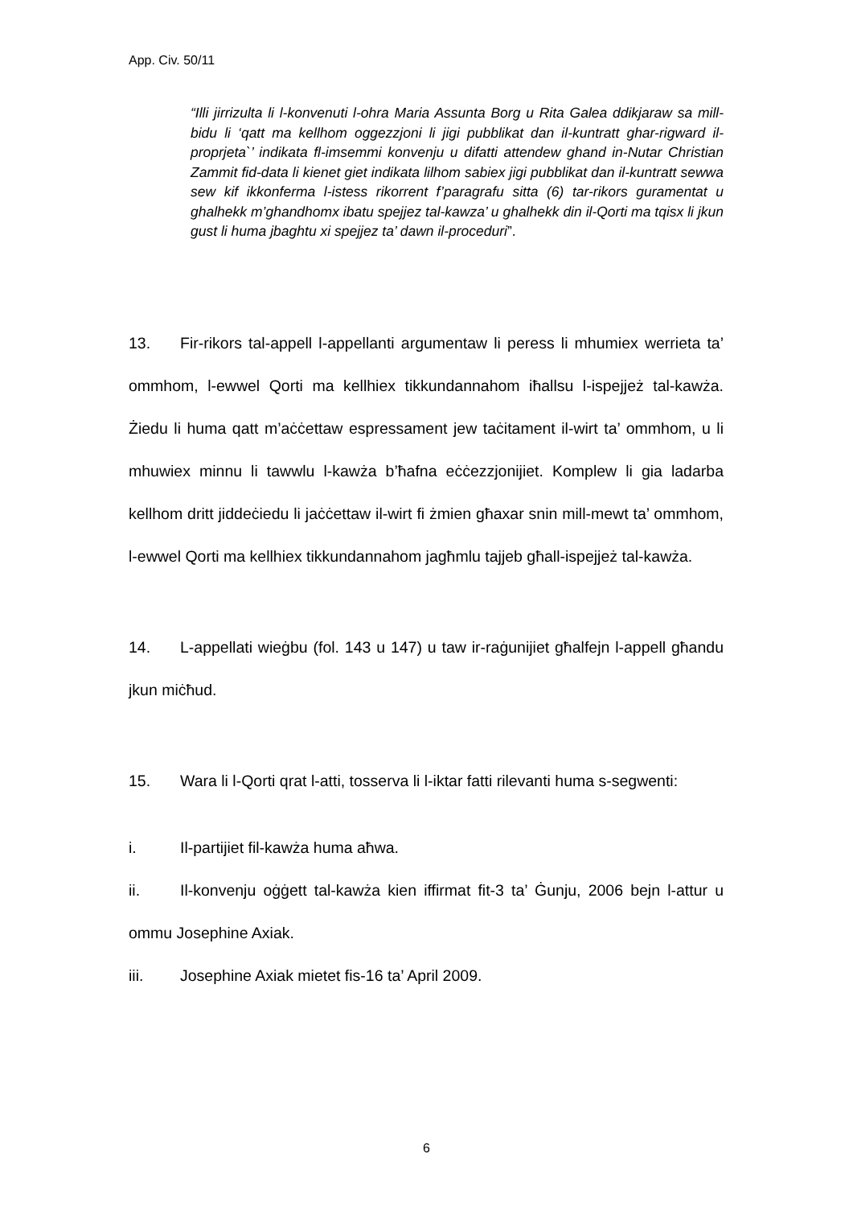App. Civ. 50/11
“Illi jirrizulta li l-konvenuti l-ohra Maria Assunta Borg u Rita Galea ddikjaraw sa mill-bidu li ‘qatt ma kellhom oggezzjoni li jigi pubblikat dan il-kuntratt ghar-rigward il-proprjeta`’ indikata fl-imsemmi konvenju u difatti attendew ghand in-Nutar Christian Zammit fid-data li kienet giet indikata lilhom sabiex jigi pubblikat dan il-kuntratt sewwa sew kif ikkonferma l-istess rikorrent f’paragrafu sitta (6) tar-rikors guramentat u ghalhekk m’ghandhomx ibatu spejjez tal-kawza’ u ghalhekk din il-Qorti ma tqisx li jkun gust li huma jbaghtu xi spejjez ta’ dawn il-proceduri”.
13. Fir-rikors tal-appell l-appellanti argumentaw li peress li mhumiex werrieta ta’ ommhom, l-ewwel Qorti ma kellhiex tikkundannahom iħallsu l-ispejjeż tal-kawża. Żiedu li huma qatt m’aċċettaw espressament jew taċitament il-wirt ta’ ommhom, u li mhuwiex minnu li tawwlu l-kawża b’ħafna eċċezzjonijiet. Komplew li gia ladarba kellhom dritt jiddeċiedu li jaċċettaw il-wirt fi żmien għaxar snin mill-mewt ta’ ommhom, l-ewwel Qorti ma kellhiex tikkundannahom jagħmlu tajjeb għall-ispejjeż tal-kawża.
14. L-appellati wieġbu (fol. 143 u 147) u taw ir-raġunijiet għalfejn l-appell għandu jkun miċħud.
15. Wara li l-Qorti qrat l-atti, tosserva li l-iktar fatti rilevanti huma s-segwenti:
i. Il-partijiet fil-kawża huma aħwa.
ii. Il-konvenju oġġett tal-kawża kien iffirmat fit-3 ta’ Ġunju, 2006 bejn l-attur u ommu Josephine Axiak.
iii. Josephine Axiak mietet fis-16 ta’ April 2009.
6